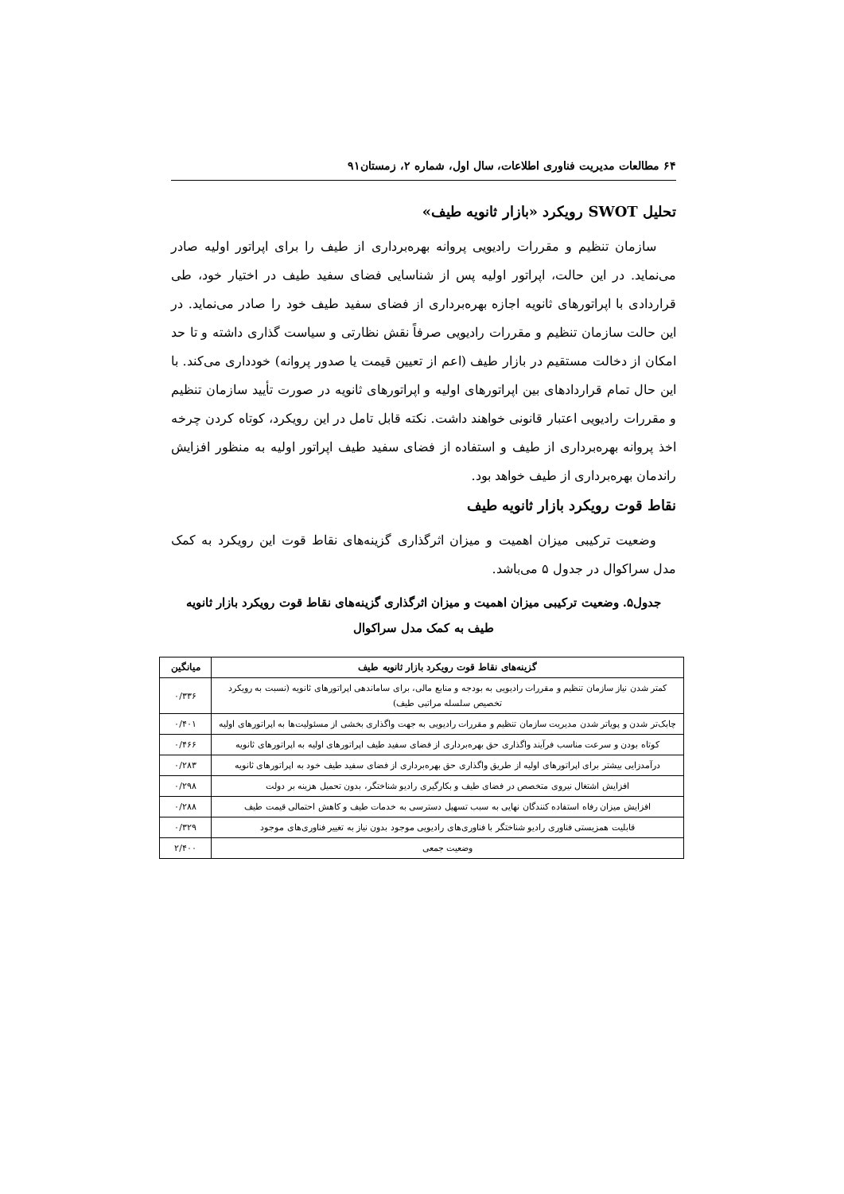۶۴ مطالعات مدیریت فناوری اطلاعات، سال اول، شماره ۲، زمستان۹۱
تحلیل SWOT رویکرد «بازار ثانویه طیف»
سازمان تنظیم و مقررات رادیویی پروانه بهره‌برداری از طیف را برای اپراتور اولیه صادر می‌نماید. در این حالت، اپراتور اولیه پس از شناسایی فضای سفید طیف در اختیار خود، طی قراردادی با اپراتورهای ثانویه اجازه بهره‌برداری از فضای سفید طیف خود را صادر می‌نماید. در این حالت سازمان تنظیم و مقررات رادیویی صرفاً نقش نظارتی و سیاست گذاری داشته و تا حد امکان از دخالت مستقیم در بازار طیف (اعم از تعیین قیمت یا صدور پروانه) خودداری می‌کند. با این حال تمام قراردادهای بین اپراتورهای اولیه و اپراتورهای ثانویه در صورت تأیید سازمان تنظیم و مقررات رادیویی اعتبار قانونی خواهند داشت. نکته قابل تامل در این رویکرد، کوتاه کردن چرخه اخذ پروانه بهره‌برداری از طیف و استفاده از فضای سفید طیف اپراتور اولیه به منظور افزایش راندمان بهره‌برداری از طیف خواهد بود.
نقاط قوت رویکرد بازار ثانویه طیف
وضعیت ترکیبی میزان اهمیت و میزان اثرگذاری گزینه‌های نقاط قوت این رویکرد به کمک مدل سراکوال در جدول ۵ می‌باشد.
جدول۵. وضعیت ترکیبی میزان اهمیت و میزان اثرگذاری گزینه‌های نقاط قوت رویکرد بازار ثانویه طیف به کمک مدل سراکوال
| گزینه‌های نقاط قوت رویکرد بازار ثانویه طیف | میانگین |
| --- | --- |
| کمتر شدن نیاز سازمان تنظیم و مقررات رادیویی به بودجه و منابع مالی، برای ساماندهی اپراتورهای ثانویه (نسبت به رویکرد تخصیص سلسله مراتبی طیف) | ۰/۳۳۶ |
| چابک‌تر شدن و پویاتر شدن مدیریت سازمان تنظیم و مقررات رادیویی به جهت واگذاری بخشی از مسئولیت‌ها به اپراتورهای اولیه | ۰/۴۰۱ |
| کوتاه بودن و سرعت مناسب فرآیند واگذاری حق بهره‌برداری از فضای سفید طیف اپراتورهای اولیه به اپراتورهای ثانویه | ۰/۴۶۶ |
| درآمدزایی بیشتر برای اپراتورهای اولیه از طریق واگذاری حق بهره‌برداری از فضای سفید طیف خود به اپراتورهای ثانویه | ۰/۲۸۳ |
| افزایش اشتغال نیروی متخصص در فضای طیف و بکارگیری رادیو شناختگر، بدون تحمیل هزینه بر دولت | ۰/۲۹۸ |
| افزایش میزان رفاه استفاده کنندگان نهایی به سبب تسهیل دسترسی به خدمات طیف و کاهش احتمالی قیمت طیف | ۰/۲۸۸ |
| قابلیت همزیستی فناوری رادیو شناختگر با فناوری‌های رادیویی موجود بدون نیاز به تغییر فناوری‌های موجود | ۰/۳۲۹ |
| وضعیت جمعی | ۲/۴۰۰ |